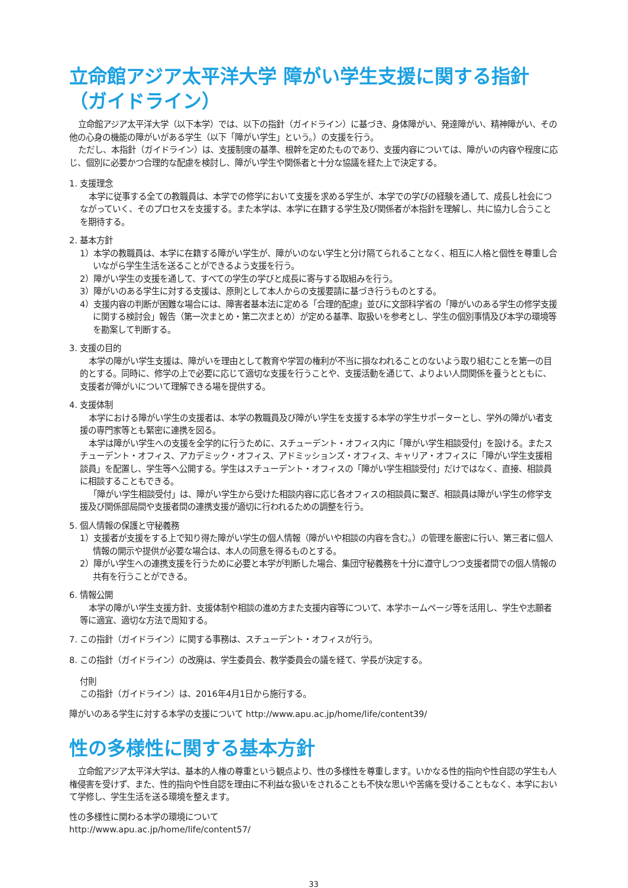立命館アジア太平洋大学 障がい学生支援に関する指針
（ガイドライン）
立命館アジア太平洋大学（以下本学）では、以下の指針（ガイドライン）に基づき、身体障がい、発達障がい、精神障がい、その他の心身の機能の障がいがある学生（以下「障がい学生」という。）の支援を行う。
ただし、本指針（ガイドライン）は、支援制度の基準、根幹を定めたものであり、支援内容については、障がいの内容や程度に応じ、個別に必要かつ合理的な配慮を検討し、障がい学生や関係者と十分な協議を経た上で決定する。
1. 支援理念
本学に従事する全ての教職員は、本学での修学において支援を求める学生が、本学での学びの経験を通して、成長し社会につながっていく、そのプロセスを支援する。また本学は、本学に在籍する学生及び関係者が本指針を理解し、共に協力し合うことを期待する。
2. 基本方針
1）本学の教職員は、本学に在籍する障がい学生が、障がいのない学生と分け隔てられることなく、相互に人格と個性を尊重し合いながら学生生活を送ることができるよう支援を行う。
2）障がい学生の支援を通して、すべての学生の学びと成長に寄与する取組みを行う。
3）障がいのある学生に対する支援は、原則として本人からの支援要請に基づき行うものとする。
4）支援内容の判断が困難な場合には、障害者基本法に定める「合理的配慮」並びに文部科学省の「障がいのある学生の修学支援に関する検討会」報告（第一次まとめ・第二次まとめ）が定める基準、取扱いを参考とし、学生の個別事情及び本学の環境等を勘案して判断する。
3. 支援の目的
本学の障がい学生支援は、障がいを理由として教育や学習の権利が不当に損なわれることのないよう取り組むことを第一の目的とする。同時に、修学の上で必要に応じて適切な支援を行うことや、支援活動を通じて、よりよい人間関係を養うとともに、支援者が障がいについて理解できる場を提供する。
4. 支援体制
本学における障がい学生の支援者は、本学の教職員及び障がい学生を支援する本学の学生サポーターとし、学外の障がい者支援の専門家等とも緊密に連携を図る。
本学は障がい学生への支援を全学的に行うために、スチューデント・オフィス内に「障がい学生相談受付」を設ける。またスチューデント・オフィス、アカデミック・オフィス、アドミッションズ・オフィス、キャリア・オフィスに「障がい学生支援相談員」を配置し、学生等へ公開する。学生はスチューデント・オフィスの「障がい学生相談受付」だけではなく、直接、相談員に相談することもできる。
「障がい学生相談受付」は、障がい学生から受けた相談内容に応じ各オフィスの相談員に繋ぎ、相談員は障がい学生の修学支援及び関係部局間や支援者間の連携支援が適切に行われるための調整を行う。
5. 個人情報の保護と守秘義務
1）支援者が支援をする上で知り得た障がい学生の個人情報（障がいや相談の内容を含む。）の管理を厳密に行い、第三者に個人情報の開示や提供が必要な場合は、本人の同意を得るものとする。
2）障がい学生への連携支援を行うために必要と本学が判断した場合、集団守秘義務を十分に遵守しつつ支援者間での個人情報の共有を行うことができる。
6. 情報公開
本学の障がい学生支援方針、支援体制や相談の進め方また支援内容等について、本学ホームページ等を活用し、学生や志願者等に適宜、適切な方法で周知する。
7. この指針（ガイドライン）に関する事務は、スチューデント・オフィスが行う。
8. この指針（ガイドライン）の改廃は、学生委員会、教学委員会の議を経て、学長が決定する。
付則
この指針（ガイドライン）は、2016年4月1日から施行する。
障がいのある学生に対する本学の支援について http://www.apu.ac.jp/home/life/content39/
性の多様性に関する基本方針
立命館アジア太平洋大学は、基本的人権の尊重という観点より、性の多様性を尊重します。いかなる性的指向や性自認の学生も人権侵害を受けず、また、性的指向や性自認を理由に不利益な扱いをされることも不快な思いや苦痛を受けることもなく、本学において学修し、学生生活を送る環境を整えます。
性の多様性に関わる本学の環境について
http://www.apu.ac.jp/home/life/content57/
33